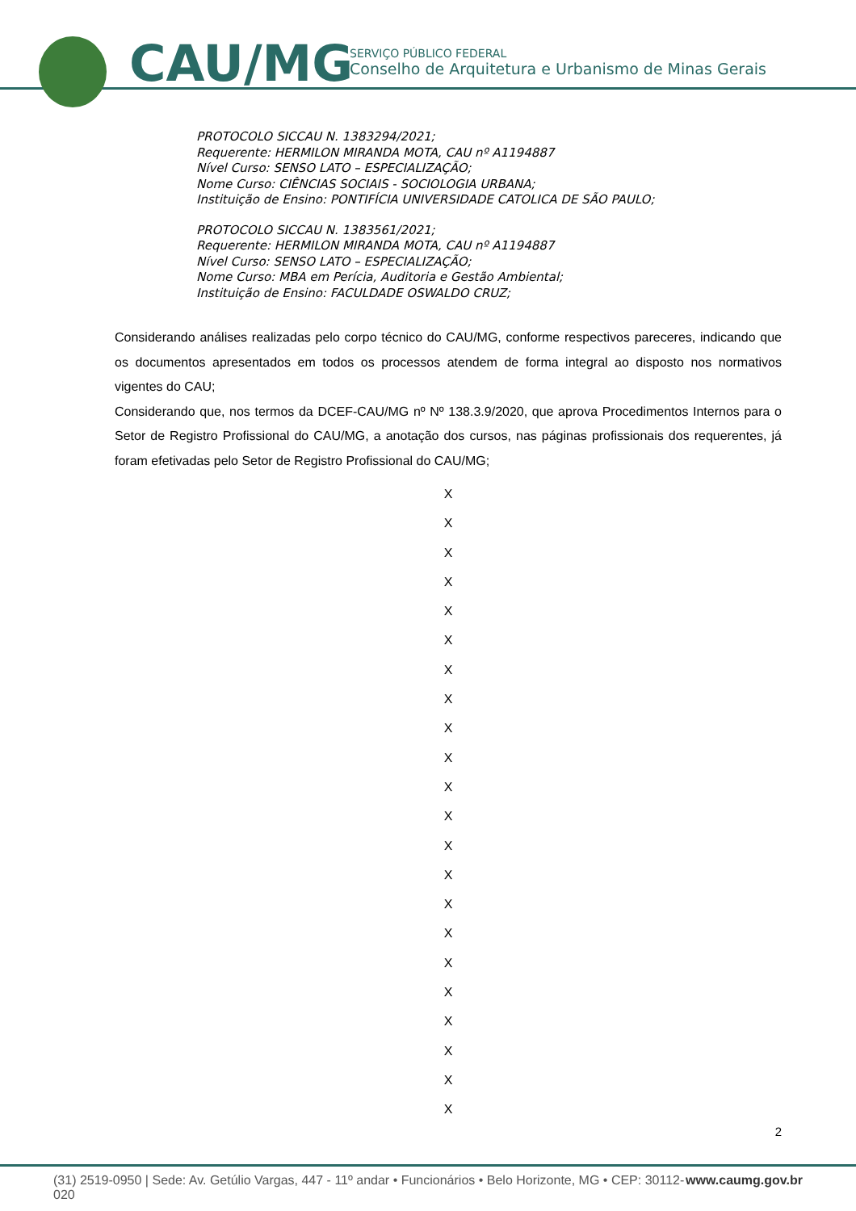CAU/MG
SERVIÇO PÚBLICO FEDERAL
Conselho de Arquitetura e Urbanismo de Minas Gerais
PROTOCOLO SICCAU N. 1383294/2021;
Requerente: HERMILON MIRANDA MOTA, CAU nº A1194887
Nível Curso: SENSO LATO – ESPECIALIZAÇÃO;
Nome Curso: CIÊNCIAS SOCIAIS - SOCIOLOGIA URBANA;
Instituição de Ensino: PONTIFÍCIA UNIVERSIDADE CATOLICA DE SÃO PAULO;
PROTOCOLO SICCAU N. 1383561/2021;
Requerente: HERMILON MIRANDA MOTA, CAU nº A1194887
Nível Curso: SENSO LATO – ESPECIALIZAÇÃO;
Nome Curso: MBA em Perícia, Auditoria e Gestão Ambiental;
Instituição de Ensino: FACULDADE OSWALDO CRUZ;
Considerando análises realizadas pelo corpo técnico do CAU/MG, conforme respectivos pareceres, indicando que os documentos apresentados em todos os processos atendem de forma integral ao disposto nos normativos vigentes do CAU;
Considerando que, nos termos da DCEF-CAU/MG nº Nº 138.3.9/2020, que aprova Procedimentos Internos para o Setor de Registro Profissional do CAU/MG, a anotação dos cursos, nas páginas profissionais dos requerentes, já foram efetivadas pelo Setor de Registro Profissional do CAU/MG;
X
X
X
X
X
X
X
X
X
X
X
X
X
X
X
X
X
X
X
X
X
X
2
(31) 2519-0950 | Sede: Av. Getúlio Vargas, 447 - 11º andar • Funcionários • Belo Horizonte, MG • CEP: 30112-020 www.caumg.gov.br